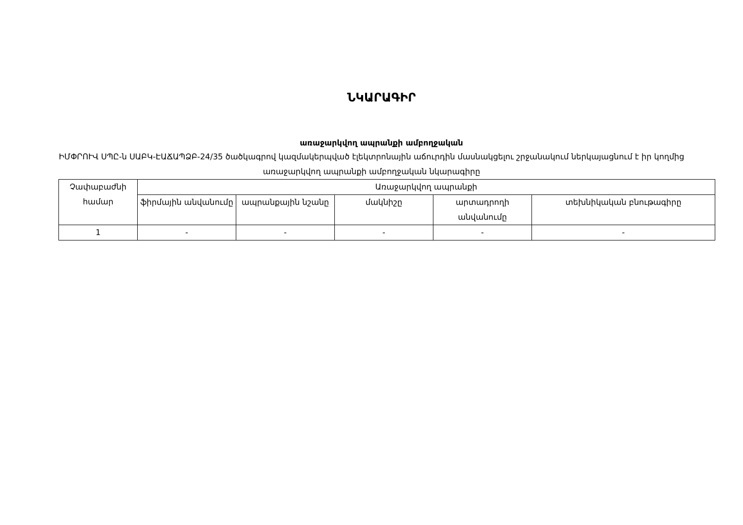ՆԿԱՐԱԳԻՐ
առաջարկվող ապրանքի ամբողջական
ԻՄՓՐՈՒՎ ՍՊԸ-ն ՍԱԲԿ-ԷԱՃԱՊՁԲ-24/35 ծածկագրով կազմակերպված էլեկտրոնային աճուրդին մասնակցելու շրջանակում ներկայացնում է իր կողմից առաջարկվող ապրանքի ամբողջական նկարագիրը
| Չափաբաժնի համար | Առաջարկվող ապրանքի | | | | |
| --- | --- | --- | --- | --- | --- |
| | ֆիրմային անվանումը | ապրանքային նշանը | մակնիշը | արտադրողի անվանումը | տեխնիկական բնութագիրը |
| 1 | - | - | - | - | - |